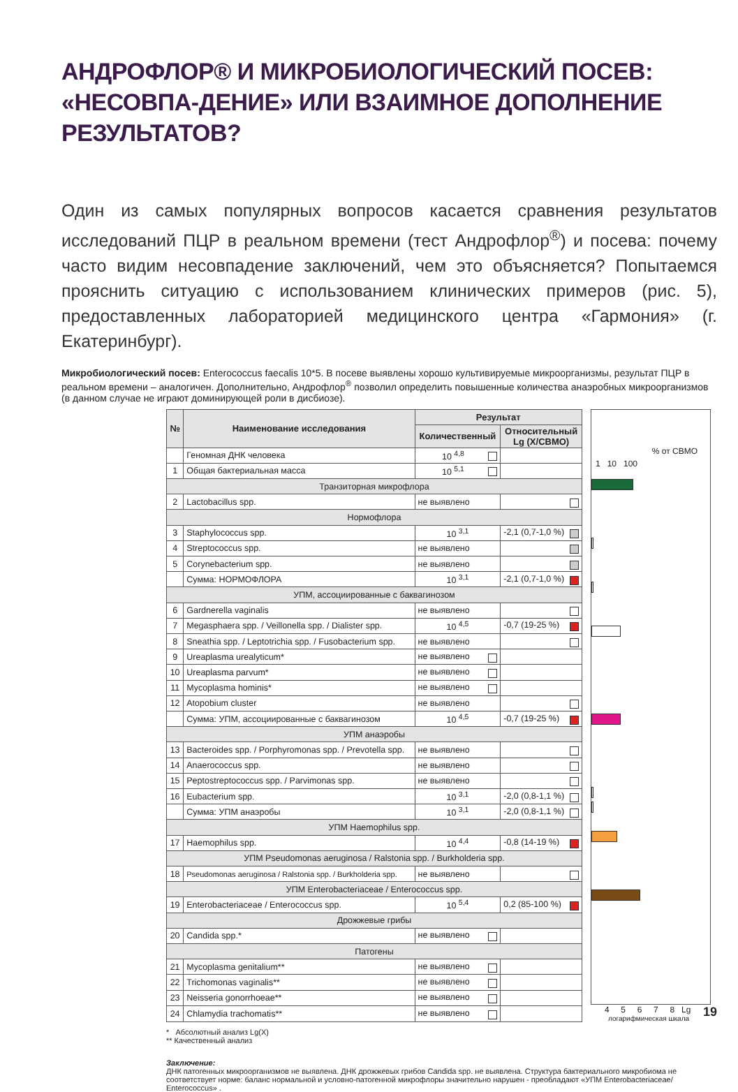АНДРОФЛОР® И МИКРОБИОЛОГИЧЕСКИЙ ПОСЕВ: «НЕСОВПА-ДЕНИЕ» ИЛИ ВЗАИМНОЕ ДОПОЛНЕНИЕ РЕЗУЛЬТАТОВ?
Один из самых популярных вопросов касается сравнения результатов исследований ПЦР в реальном времени (тест Андрофлор<sup>®</sup>) и посева: почему часто видим несовпадение заключений, чем это объясняется? Попытаемся прояснить ситуацию с использованием клинических примеров (рис. 5), предоставленных лабораторией медицинского центра «Гармония» (г. Екатеринбург).
Микробиологический посев: Enterococcus faecalis 10*5. В посеве выявлены хорошо культивируемые микроорганизмы, результат ПЦР в реальном времени – аналогичен. Дополнительно, Андрофлор<sup>®</sup> позволил определить повышенные количества анаэробных микроорганизмов (в данном случае не играют доминирующей роли в дисбиозе).
| № | Наименование исследования | Результат | |
| --- | --- | --- | --- |
| | | Количественный | Относительный Lg (X/СВМО) |
| | Геномная ДНК человека | 10 <sup>4,8</sup> | |
| 1 | Общая бактериальная масса | 10 <sup>5,1</sup> | |
| Транзиторная микрофлора | | | |
| 2 | Lactobacillus spp. | не выявлено | |
| Нормофлора | | | |
| 3 | Staphylococcus spp. | 10 <sup>3,1</sup> | -2,1 (0,7-1,0 %) |
| 4 | Streptococcus spp. | не выявлено | |
| 5 | Corynebacterium spp. | не выявлено | |
| | Сумма: НОРМОФЛОРА | 10 <sup>3,1</sup> | -2,1 (0,7-1,0 %) |
| УПМ, ассоциированные с баквагинозом | | | |
| 6 | Gardnerella vaginalis | не выявлено | |
| 7 | Megasphaera spp. / Veillonella spp. / Dialister spp. | 10 <sup>4,5</sup> | -0,7 (19-25 %) |
| 8 | Sneathia spp. / Leptotrichia spp. / Fusobacterium spp. | не выявлено | |
| 9 | Ureaplasma urealyticum* | не выявлено | |
| 10 | Ureaplasma parvum* | не выявлено | |
| 11 | Mycoplasma hominis* | не выявлено | |
| 12 | Atopobium cluster | не выявлено | |
| | Сумма: УПМ, ассоциированные с баквагинозом | 10 <sup>4,5</sup> | -0,7 (19-25 %) |
| УПМ анаэробы | | | |
| 13 | Bacteroides spp. / Porphyromonas spp. / Prevotella spp. | не выявлено | |
| 14 | Anaerococcus spp. | не выявлено | |
| 15 | Peptostreptococcus spp. / Parvimonas spp. | не выявлено | |
| 16 | Eubacterium spp. | 10 <sup>3,1</sup> | -2,0 (0,8-1,1 %) |
| | Сумма: УПМ анаэробы | 10 <sup>3,1</sup> | -2,0 (0,8-1,1 %) |
| УПМ Haemophilus spp. | | | |
| 17 | Haemophilus spp. | 10 <sup>4,4</sup> | -0,8 (14-19 %) |
| УПМ Pseudomonas aeruginosa / Ralstonia spp. / Burkholderia spp. | | | |
| 18 | Pseudomonas aeruginosa / Ralstonia spp. / Burkholderia spp. | не выявлено | |
| УПМ Enterobacteriaceae / Enterococcus spp. | | | |
| 19 | Enterobacteriaceae / Enterococcus spp. | 10 <sup>5,4</sup> | 0,2 (85-100 %) |
| Дрожжевые грибы | | | |
| 20 | Candida spp.* | не выявлено | |
| Патогены | | | |
| 21 | Mycoplasma genitalium** | не выявлено | |
| 22 | Trichomonas vaginalis** | не выявлено | |
| 23 | Neisseria gonorrhoeae** | не выявлено | |
| 24 | Chlamydia trachomatis** | не выявлено | |
% от СВМО
1 10 100
4 5 6 7 8 Lg
логарифмическая шкала
* Абсолютный анализ Lg(X)
** Качественный анализ
Заключение:
ДНК патогенных микроорганизмов не выявлена. ДНК дрожжевых грибов Candida spp. не выявлена. Структура бактериального микробиома не соответствует норме: баланс нормальной и условно-патогенной микрофлоры значительно нарушен - преобладают «УПМ Enterobacteriaceae/ Enterococcus» .
19